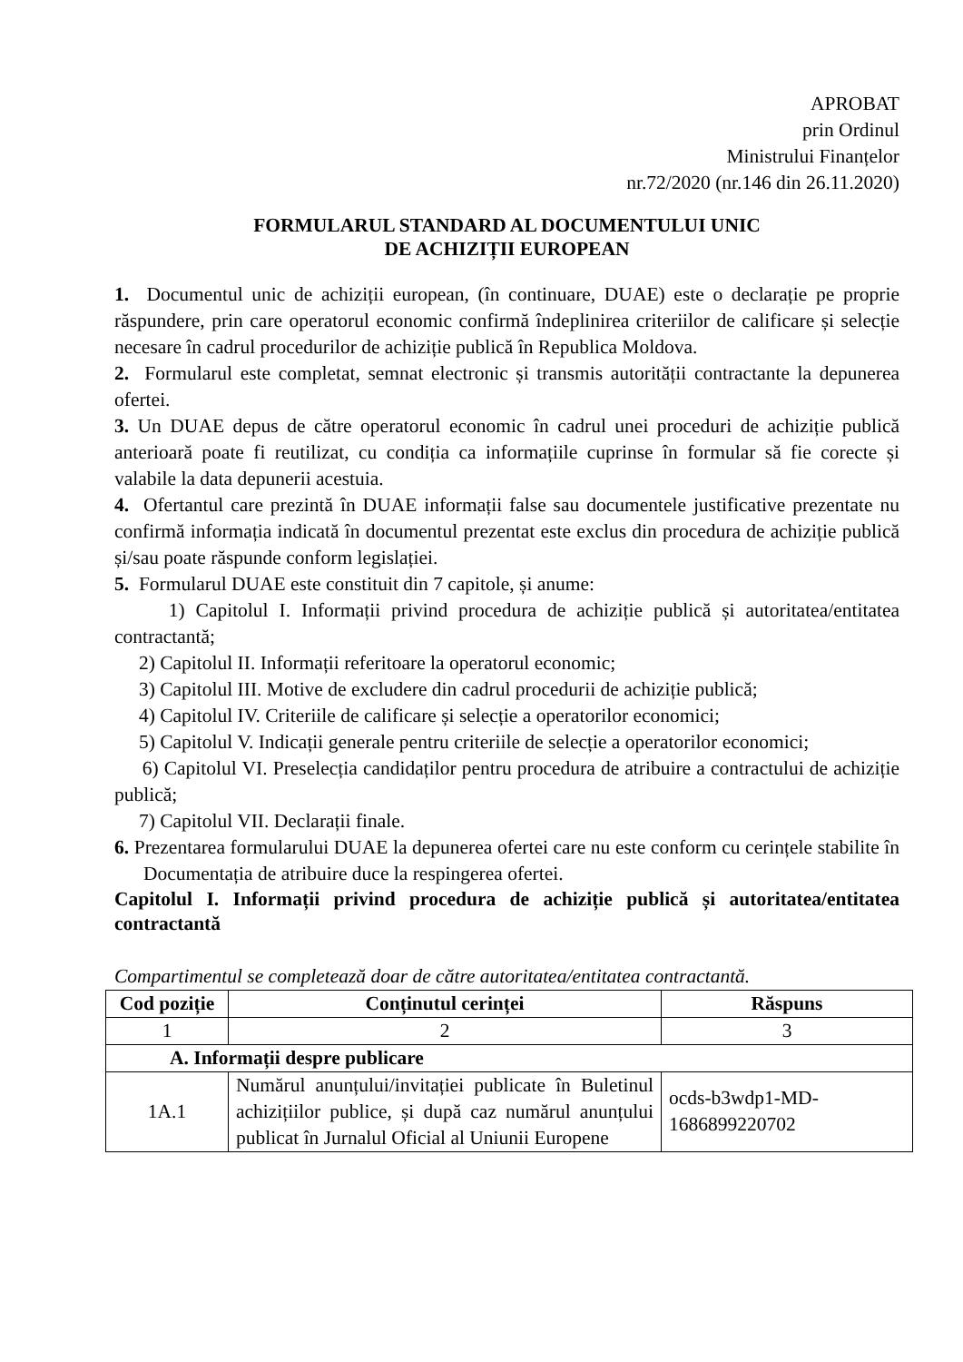APROBAT
prin Ordinul
Ministrului Finanțelor
nr.72/2020 (nr.146 din 26.11.2020)
FORMULARUL STANDARD AL DOCUMENTULUI UNIC
DE ACHIZIȚII EUROPEAN
1. Documentul unic de achiziții european, (în continuare, DUAE) este o declarație pe proprie răspundere, prin care operatorul economic confirmă îndeplinirea criteriilor de calificare și selecție necesare în cadrul procedurilor de achiziție publică în Republica Moldova.
2. Formularul este completat, semnat electronic și transmis autorității contractante la depunerea ofertei.
3. Un DUAE depus de către operatorul economic în cadrul unei proceduri de achiziție publică anterioară poate fi reutilizat, cu condiția ca informațiile cuprinse în formular să fie corecte și valabile la data depunerii acestuia.
4. Ofertantul care prezintă în DUAE informații false sau documentele justificative prezentate nu confirmă informația indicată în documentul prezentat este exclus din procedura de achiziție publică și/sau poate răspunde conform legislației.
5. Formularul DUAE este constituit din 7 capitole, și anume:
1) Capitolul I. Informații privind procedura de achiziție publică și autoritatea/entitatea contractantă;
2) Capitolul II. Informații referitoare la operatorul economic;
3) Capitolul III. Motive de excludere din cadrul procedurii de achiziție publică;
4) Capitolul IV. Criteriile de calificare și selecție a operatorilor economici;
5) Capitolul V. Indicații generale pentru criteriile de selecție a operatorilor economici;
6) Capitolul VI. Preselecția candidaților pentru procedura de atribuire a contractului de achiziție publică;
7) Capitolul VII. Declarații finale.
6. Prezentarea formularului DUAE la depunerea ofertei care nu este conform cu cerințele stabilite în Documentația de atribuire duce la respingerea ofertei.
Capitolul I. Informații privind procedura de achiziție publică și autoritatea/entitatea contractantă
Compartimentul se completează doar de către autoritatea/entitatea contractantă.
| Cod poziție | Conținutul cerinței | Răspuns |
| --- | --- | --- |
| 1 | 2 | 3 |
| A. Informații despre publicare | | |
| 1A.1 | Numărul anunțului/invitației publicate în Buletinul achizițiilor publice, și după caz numărul anunțului publicat în Jurnalul Oficial al Uniunii Europene | ocds-b3wdp1-MD-1686899220702 |